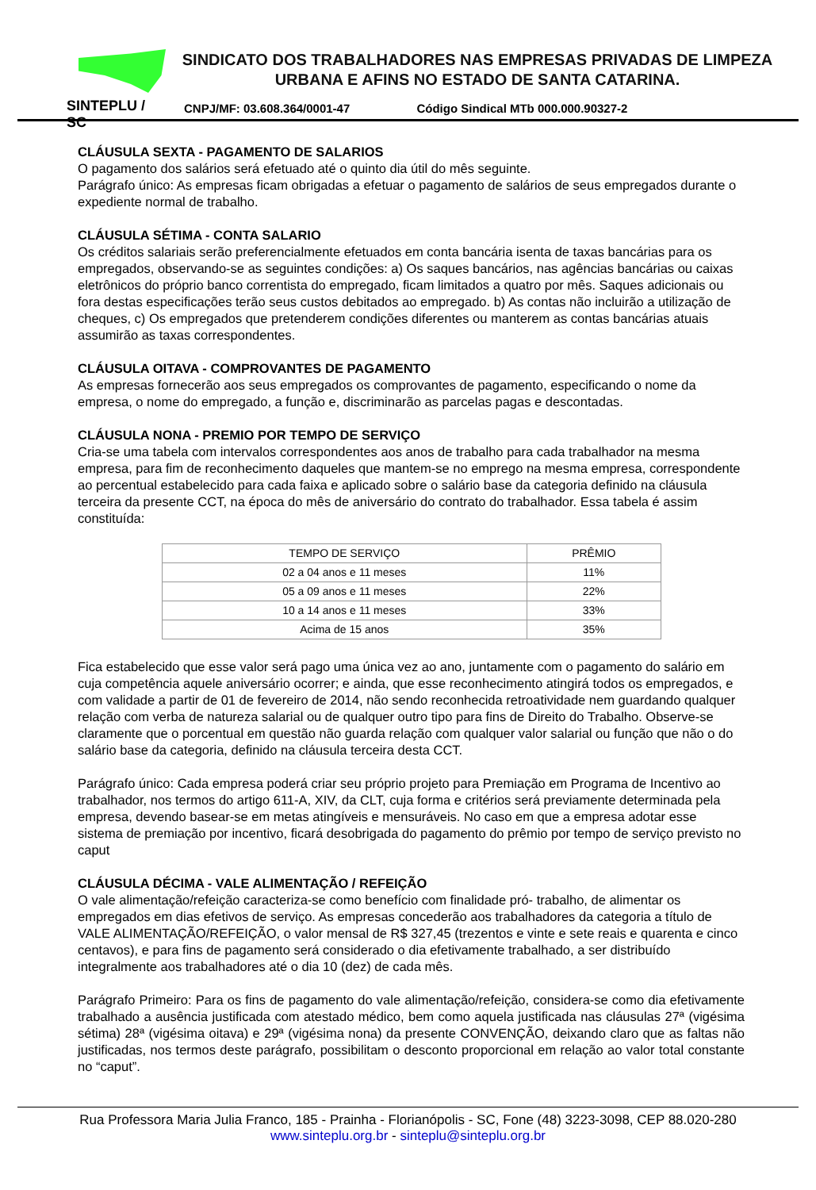SINTEPLU / SC
SINDICATO DOS TRABALHADORES NAS EMPRESAS PRIVADAS DE LIMPEZA URBANA E AFINS NO ESTADO DE SANTA CATARINA.
CNPJ/MF: 03.608.364/0001-47 Código Sindical MTb 000.000.90327-2
CLÁUSULA SEXTA - PAGAMENTO DE SALARIOS
O pagamento dos salários será efetuado até o quinto dia útil do mês seguinte.
Parágrafo único: As empresas ficam obrigadas a efetuar o pagamento de salários de seus empregados durante o expediente normal de trabalho.
CLÁUSULA SÉTIMA - CONTA SALARIO
Os créditos salariais serão preferencialmente efetuados em conta bancária isenta de taxas bancárias para os empregados, observando-se as seguintes condições: a) Os saques bancários, nas agências bancárias ou caixas eletrônicos do próprio banco correntista do empregado, ficam limitados a quatro por mês. Saques adicionais ou fora destas especificações terão seus custos debitados ao empregado. b) As contas não incluirão a utilização de cheques, c) Os empregados que pretenderem condições diferentes ou manterem as contas bancárias atuais assumirão as taxas correspondentes.
CLÁUSULA OITAVA - COMPROVANTES DE PAGAMENTO
As empresas fornecerão aos seus empregados os comprovantes de pagamento, especificando o nome da empresa, o nome do empregado, a função e, discriminarão as parcelas pagas e descontadas.
CLÁUSULA NONA - PREMIO POR TEMPO DE SERVIÇO
Cria-se uma tabela com intervalos correspondentes aos anos de trabalho para cada trabalhador na mesma empresa, para fim de reconhecimento daqueles que mantem-se no emprego na mesma empresa, correspondente ao percentual estabelecido para cada faixa e aplicado sobre o salário base da categoria definido na cláusula terceira da presente CCT, na época do mês de aniversário do contrato do trabalhador. Essa tabela é assim constituída:
| TEMPO DE SERVIÇO | PRÊMIO |
| 02 a 04 anos e 11 meses | 11% |
| 05 a 09 anos e 11 meses | 22% |
| 10 a 14 anos e 11 meses | 33% |
| Acima de 15 anos | 35% |
Fica estabelecido que esse valor será pago uma única vez ao ano, juntamente com o pagamento do salário em cuja competência aquele aniversário ocorrer; e ainda, que esse reconhecimento atingirá todos os empregados, e com validade a partir de 01 de fevereiro de 2014, não sendo reconhecida retroatividade nem guardando qualquer relação com verba de natureza salarial ou de qualquer outro tipo para fins de Direito do Trabalho. Observe-se claramente que o porcentual em questão não guarda relação com qualquer valor salarial ou função que não o do salário base da categoria, definido na cláusula terceira desta CCT.
Parágrafo único: Cada empresa poderá criar seu próprio projeto para Premiação em Programa de Incentivo ao trabalhador, nos termos do artigo 611-A, XIV, da CLT, cuja forma e critérios será previamente determinada pela empresa, devendo basear-se em metas atingíveis e mensuráveis. No caso em que a empresa adotar esse sistema de premiação por incentivo, ficará desobrigada do pagamento do prêmio por tempo de serviço previsto no caput
CLÁUSULA DÉCIMA - VALE ALIMENTAÇÃO / REFEIÇÃO
O vale alimentação/refeição caracteriza-se como benefício com finalidade pró- trabalho, de alimentar os empregados em dias efetivos de serviço. As empresas concederão aos trabalhadores da categoria a título de VALE ALIMENTAÇÃO/REFEIÇÃO, o valor mensal de R$ 327,45 (trezentos e vinte e sete reais e quarenta e cinco centavos), e para fins de pagamento será considerado o dia efetivamente trabalhado, a ser distribuído integralmente aos trabalhadores até o dia 10 (dez) de cada mês.
Parágrafo Primeiro: Para os fins de pagamento do vale alimentação/refeição, considera-se como dia efetivamente trabalhado a ausência justificada com atestado médico, bem como aquela justificada nas cláusulas 27ª (vigésima sétima) 28ª (vigésima oitava) e 29ª (vigésima nona) da presente CONVENÇÃO, deixando claro que as faltas não justificadas, nos termos deste parágrafo, possibilitam o desconto proporcional em relação ao valor total constante no “caput”.
Rua Professora Maria Julia Franco, 185 - Prainha - Florianópolis - SC, Fone (48) 3223-3098, CEP 88.020-280
www.sinteplu.org.br - sinteplu@sinteplu.org.br